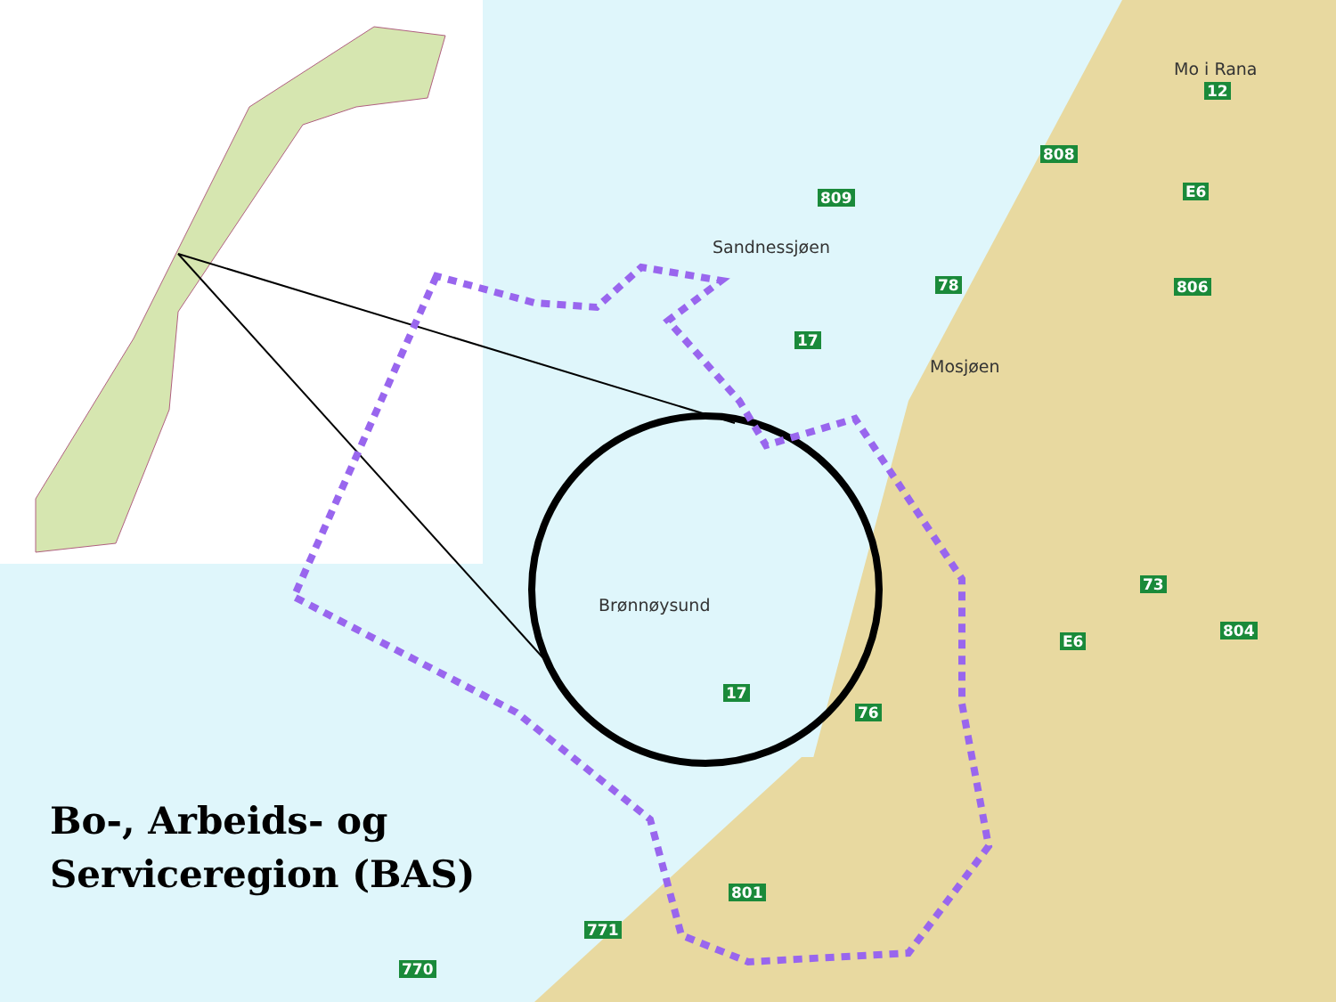Mo i Rana
Sandnessjøen
Mosjøen
Brønnøysund
12
808
809 E6
78 806
17
73
804
E6
17
76
801
771
770
Bo-, Arbeids- og
Serviceregion (BAS)